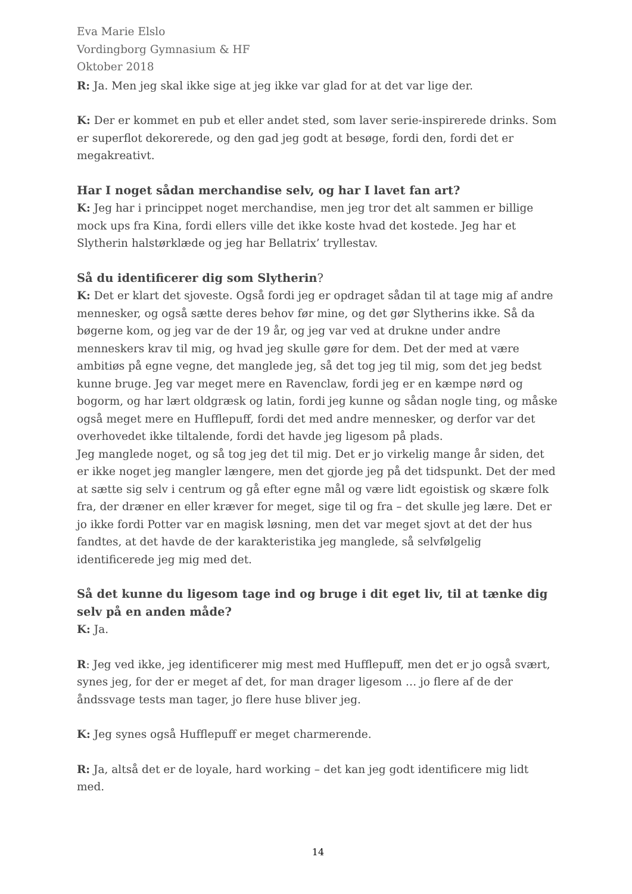Eva Marie Elslo
Vordingborg Gymnasium & HF
Oktober 2018
R: Ja. Men jeg skal ikke sige at jeg ikke var glad for at det var lige der.
K: Der er kommet en pub et eller andet sted, som laver serie-inspirerede drinks. Som er superflot dekorerede, og den gad jeg godt at besøge, fordi den, fordi det er megakreativt.
Har I noget sådan merchandise selv, og har I lavet fan art?
K: Jeg har i princippet noget merchandise, men jeg tror det alt sammen er billige mock ups fra Kina, fordi ellers ville det ikke koste hvad det kostede. Jeg har et Slytherin halstørklæde og jeg har Bellatrix’ tryllestav.
Så du identificerer dig som Slytherin?
K: Det er klart det sjoveste. Også fordi jeg er opdraget sådan til at tage mig af andre mennesker, og også sætte deres behov før mine, og det gør Slytherins ikke. Så da bøgerne kom, og jeg var de der 19 år, og jeg var ved at drukne under andre menneskers krav til mig, og hvad jeg skulle gøre for dem. Det der med at være ambitiøs på egne vegne, det manglede jeg, så det tog jeg til mig, som det jeg bedst kunne bruge. Jeg var meget mere en Ravenclaw, fordi jeg er en kæmpe nørd og bogorm, og har lært oldgræsk og latin, fordi jeg kunne og sådan nogle ting, og måske også meget mere en Hufflepuff, fordi det med andre mennesker, og derfor var det overhovedet ikke tiltalende, fordi det havde jeg ligesom på plads.
Jeg manglede noget, og så tog jeg det til mig. Det er jo virkelig mange år siden, det er ikke noget jeg mangler længere, men det gjorde jeg på det tidspunkt. Det der med at sætte sig selv i centrum og gå efter egne mål og være lidt egoistisk og skære folk fra, der dræner en eller kræver for meget, sige til og fra – det skulle jeg lære. Det er jo ikke fordi Potter var en magisk løsning, men det var meget sjovt at det der hus fandtes, at det havde de der karakteristika jeg manglede, så selvfølgelig identificerede jeg mig med det.
Så det kunne du ligesom tage ind og bruge i dit eget liv, til at tænke dig selv på en anden måde?
K: Ja.
R: Jeg ved ikke, jeg identificerer mig mest med Hufflepuff, men det er jo også svært, synes jeg, for der er meget af det, for man drager ligesom … jo flere af de der åndssvage tests man tager, jo flere huse bliver jeg.
K: Jeg synes også Hufflepuff er meget charmerende.
R: Ja, altså det er de loyale, hard working – det kan jeg godt identificere mig lidt med.
14